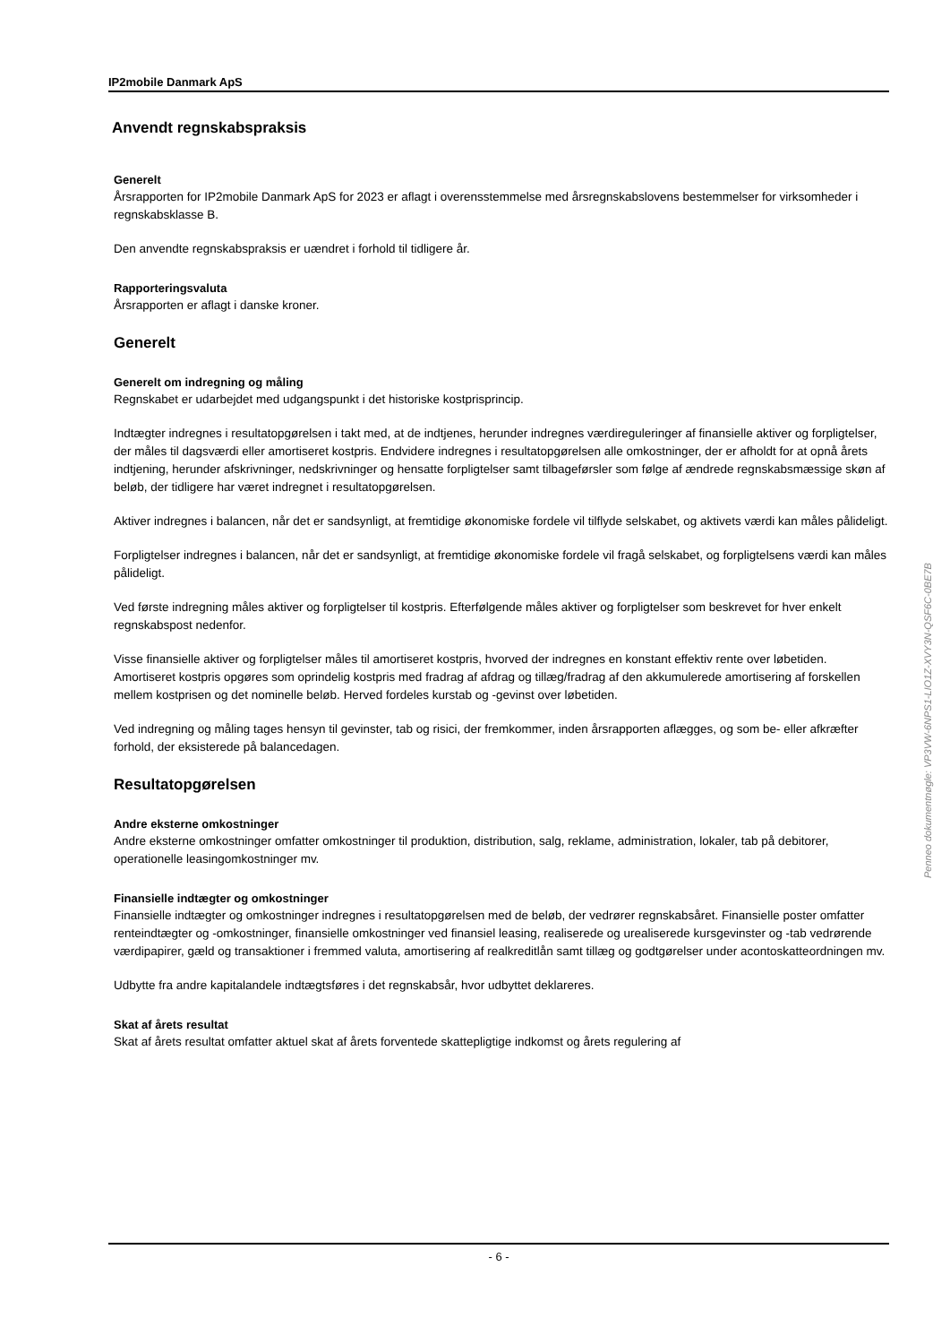IP2mobile Danmark ApS
Anvendt regnskabspraksis
Generelt
Årsrapporten for IP2mobile Danmark ApS for 2023 er aflagt i overensstemmelse med årsregnskabslovens bestemmelser for virksomheder i regnskabsklasse B.
Den anvendte regnskabspraksis er uændret i forhold til tidligere år.
Rapporteringsvaluta
Årsrapporten er aflagt i danske kroner.
Generelt
Generelt om indregning og måling
Regnskabet er udarbejdet med udgangspunkt i det historiske kostprisprincip.
Indtægter indregnes i resultatopgørelsen i takt med, at de indtjenes, herunder indregnes værdireguleringer af finansielle aktiver og forpligtelser, der måles til dagsværdi eller amortiseret kostpris. Endvidere indregnes i resultatopgørelsen alle omkostninger, der er afholdt for at opnå årets indtjening, herunder afskrivninger, nedskrivninger og hensatte forpligtelser samt tilbageførsler som følge af ændrede regnskabsmæssige skøn af beløb, der tidligere har været indregnet i resultatopgørelsen.
Aktiver indregnes i balancen, når det er sandsynligt, at fremtidige økonomiske fordele vil tilflyde selskabet, og aktivets værdi kan måles pålideligt.
Forpligtelser indregnes i balancen, når det er sandsynligt, at fremtidige økonomiske fordele vil fragå selskabet, og forpligtelsens værdi kan måles pålideligt.
Ved første indregning måles aktiver og forpligtelser til kostpris. Efterfølgende måles aktiver og forpligtelser som beskrevet for hver enkelt regnskabspost nedenfor.
Visse finansielle aktiver og forpligtelser måles til amortiseret kostpris, hvorved der indregnes en konstant effektiv rente over løbetiden. Amortiseret kostpris opgøres som oprindelig kostpris med fradrag af afdrag og tillæg/fradrag af den akkumulerede amortisering af forskellen mellem kostprisen og det nominelle beløb. Herved fordeles kurstab og -gevinst over løbetiden.
Ved indregning og måling tages hensyn til gevinster, tab og risici, der fremkommer, inden årsrapporten aflægges, og som be- eller afkræfter forhold, der eksisterede på balancedagen.
Resultatopgørelsen
Andre eksterne omkostninger
Andre eksterne omkostninger omfatter omkostninger til produktion, distribution, salg, reklame, administration, lokaler, tab på debitorer, operationelle leasingomkostninger mv.
Finansielle indtægter og omkostninger
Finansielle indtægter og omkostninger indregnes i resultatopgørelsen med de beløb, der vedrører regnskabsåret. Finansielle poster omfatter renteindtægter og -omkostninger, finansielle omkostninger ved finansiel leasing, realiserede og urealiserede kursgevinster og -tab vedrørende værdipapirer, gæld og transaktioner i fremmed valuta, amortisering af realkreditlån samt tillæg og godtgørelser under acontoskatteordningen mv.
Udbytte fra andre kapitalandele indtægtsføres i det regnskabsår, hvor udbyttet deklareres.
Skat af årets resultat
Skat af årets resultat omfatter aktuel skat af årets forventede skattepligtige indkomst og årets regulering af
- 6 -
Penneo dokumentnøgle: VP3VW-6NPS1-LIO1Z-XVY3N-QSF6C-0BE7B